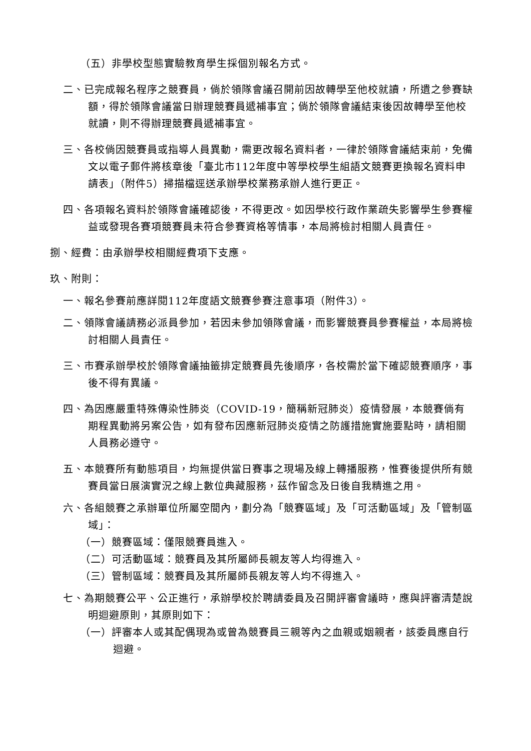（五）非學校型態實驗教育學生採個別報名方式。
二、已完成報名程序之競賽員，倘於領隊會議召開前因故轉學至他校就讀，所遺之參賽缺額，得於領隊會議當日辦理競賽員遞補事宜；倘於領隊會議結束後因故轉學至他校就讀，則不得辦理競賽員遞補事宜。
三、各校倘因競賽員或指導人員異動，需更改報名資料者，一律於領隊會議結束前，免備文以電子郵件將核章後「臺北市112年度中等學校學生組語文競賽更換報名資料申請表」（附件5）掃描檔逕送承辦學校業務承辦人進行更正。
四、各項報名資料於領隊會議確認後，不得更改。如因學校行政作業疏失影響學生參賽權益或發現各賽項競賽員未符合參賽資格等情事，本局將檢討相關人員責任。
捌、經費：由承辦學校相關經費項下支應。
玖、附則：
一、報名參賽前應詳閱112年度語文競賽參賽注意事項（附件3）。
二、領隊會議請務必派員參加，若因未參加領隊會議，而影響競賽員參賽權益，本局將檢討相關人員責任。
三、市賽承辦學校於領隊會議抽籤排定競賽員先後順序，各校需於當下確認競賽順序，事後不得有異議。
四、為因應嚴重特殊傳染性肺炎（COVID-19，簡稱新冠肺炎）疫情發展，本競賽倘有期程異動將另案公告，如有發布因應新冠肺炎疫情之防護措施實施要點時，請相關人員務必遵守。
五、本競賽所有動態項目，均無提供當日賽事之現場及線上轉播服務，惟賽後提供所有競賽員當日展演實況之線上數位典藏服務，茲作留念及日後自我精進之用。
六、各組競賽之承辦單位所屬空間內，劃分為「競賽區域」及「可活動區域」及「管制區域」：
（一）競賽區域：僅限競賽員進入。
（二）可活動區域：競賽員及其所屬師長親友等人均得進入。
（三）管制區域：競賽員及其所屬師長親友等人均不得進入。
七、為期競賽公平、公正進行，承辦學校於聘請委員及召開評審會議時，應與評審清楚說明迴避原則，其原則如下：
（一）評審本人或其配偶現為或曾為競賽員三親等內之血親或姻親者，該委員應自行迴避。